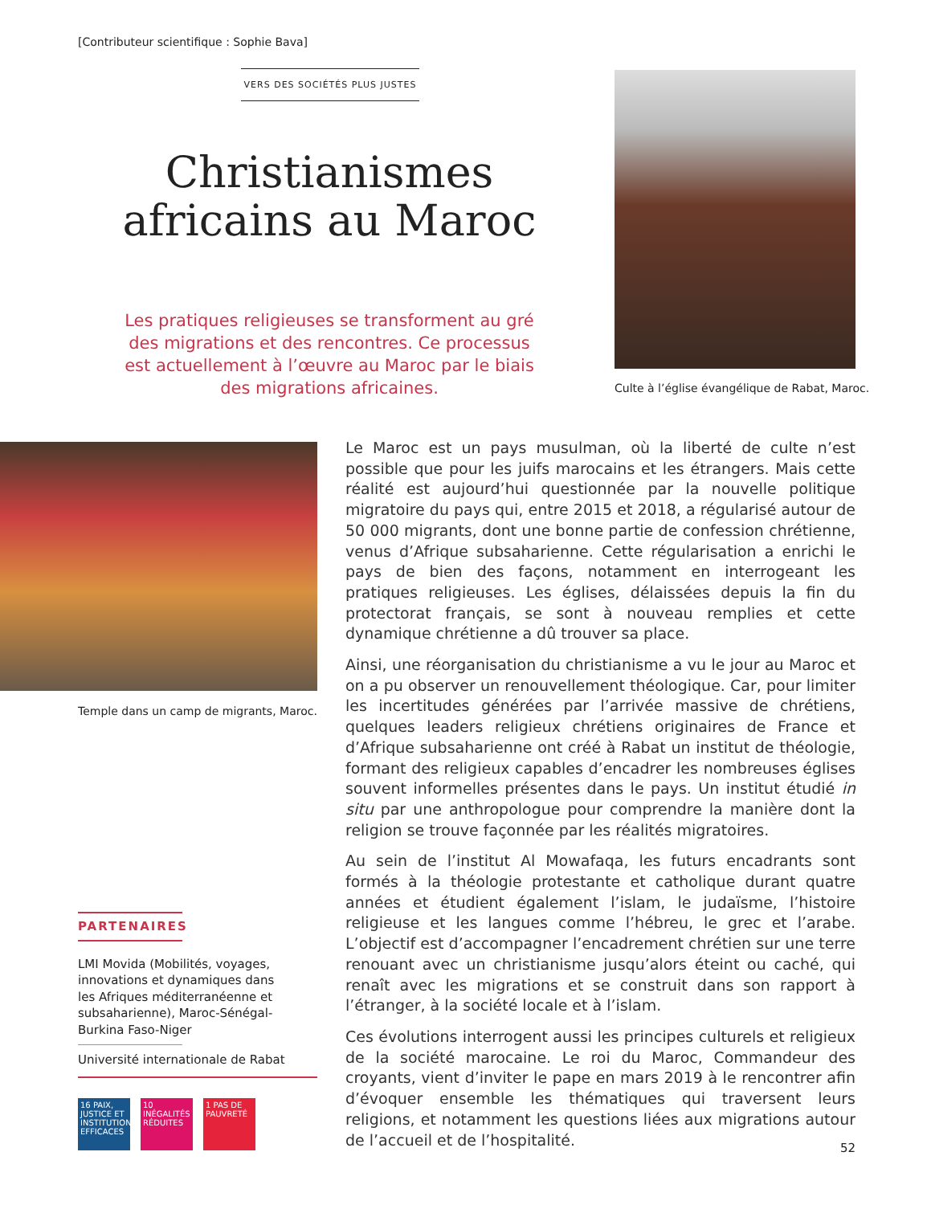[Contributeur scientifique : Sophie Bava]
VERS DES SOCIÉTÉS PLUS JUSTES
Christianismes africains au Maroc
Les pratiques religieuses se transforment au gré des migrations et des rencontres. Ce processus est actuellement à l’œuvre au Maroc par le biais des migrations africaines.
Culte à l’église évangélique de Rabat, Maroc.
Temple dans un camp de migrants, Maroc.
Le Maroc est un pays musulman, où la liberté de culte n’est possible que pour les juifs marocains et les étrangers. Mais cette réalité est aujourd’hui questionnée par la nouvelle politique migratoire du pays qui, entre 2015 et 2018, a régularisé autour de 50 000 migrants, dont une bonne partie de confession chrétienne, venus d’Afrique subsaharienne. Cette régularisation a enrichi le pays de bien des façons, notamment en interrogeant les pratiques religieuses. Les églises, délaissées depuis la fin du protectorat français, se sont à nouveau remplies et cette dynamique chrétienne a dû trouver sa place.
Ainsi, une réorganisation du christianisme a vu le jour au Maroc et on a pu observer un renouvellement théologique. Car, pour limiter les incertitudes générées par l’arrivée massive de chrétiens, quelques leaders religieux chrétiens originaires de France et d’Afrique subsaharienne ont créé à Rabat un institut de théologie, formant des religieux capables d’encadrer les nombreuses églises souvent informelles présentes dans le pays. Un institut étudié in situ par une anthropologue pour comprendre la manière dont la religion se trouve façonnée par les réalités migratoires.
Au sein de l’institut Al Mowafaqa, les futurs encadrants sont formés à la théologie protestante et catholique durant quatre années et étudient également l’islam, le judaïsme, l’histoire religieuse et les langues comme l’hébreu, le grec et l’arabe. L’objectif est d’accompagner l’encadrement chrétien sur une terre renouant avec un christianisme jusqu’alors éteint ou caché, qui renaît avec les migrations et se construit dans son rapport à l’étranger, à la société locale et à l’islam.
Ces évolutions interrogent aussi les principes culturels et religieux de la société marocaine. Le roi du Maroc, Commandeur des croyants, vient d’inviter le pape en mars 2019 à le rencontrer afin d’évoquer ensemble les thématiques qui traversent leurs religions, et notamment les questions liées aux migrations autour de l’accueil et de l’hospitalité.
PARTENAIRES
LMI Movida (Mobilités, voyages,
innovations et dynamiques dans
les Afriques méditerranéenne et
subsaharienne), Maroc-Sénégal-
Burkina Faso-Niger
Université internationale de Rabat
16 PAIX, JUSTICE ET INSTITUTIONS EFFICACES
10 INÉGALITÉS RÉDUITES
1 PAS DE PAUVRETÉ
52